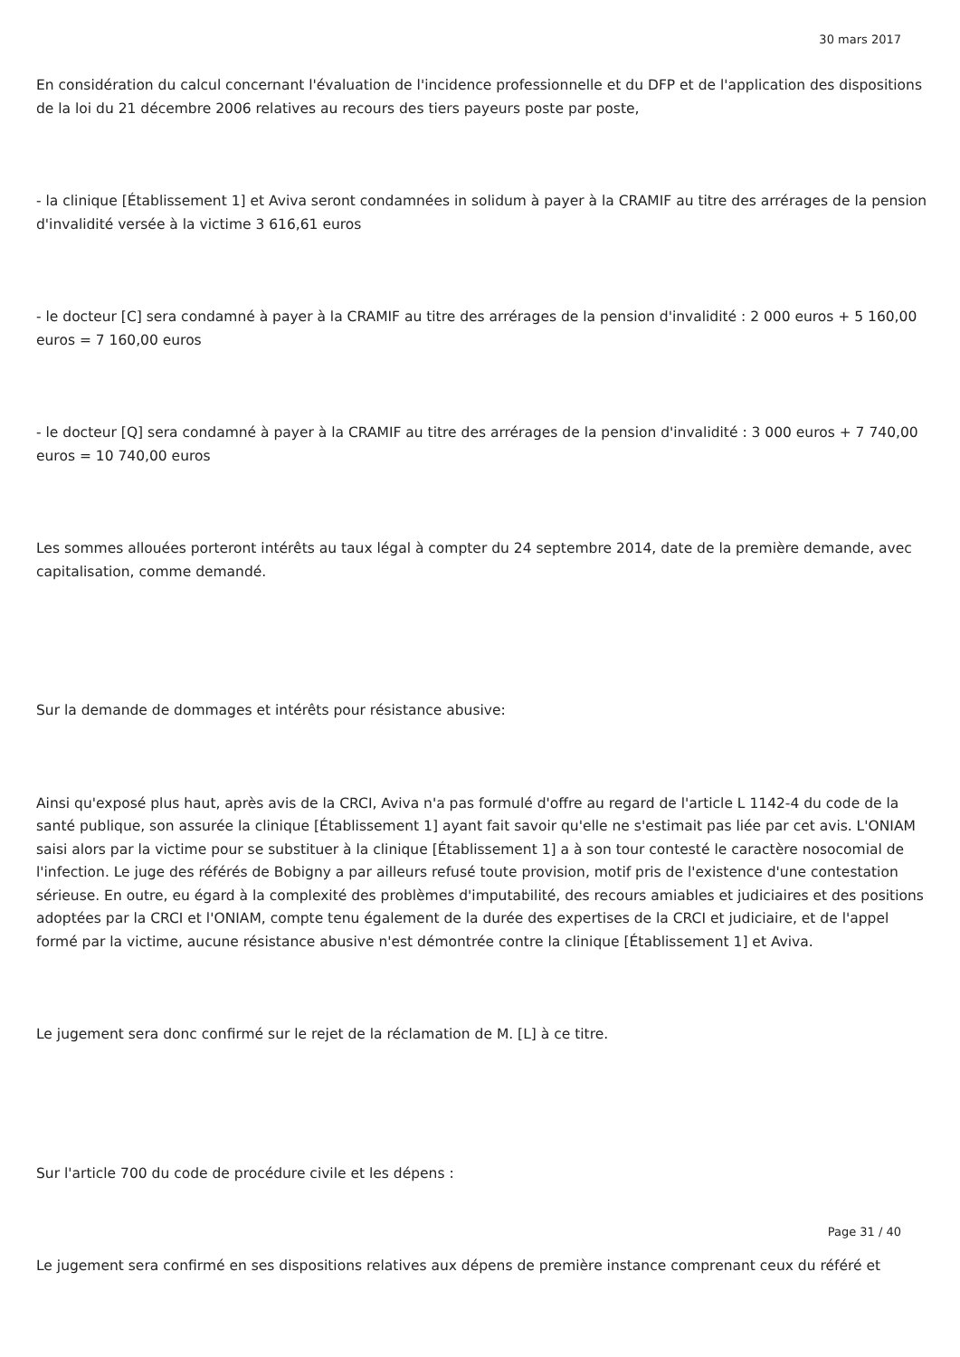30 mars 2017
En considération du calcul concernant l'évaluation de l'incidence professionnelle et du DFP et de l'application des dispositions de la loi du 21 décembre 2006 relatives au recours des tiers payeurs poste par poste,
- la clinique [Établissement 1] et Aviva seront condamnées in solidum à payer à la CRAMIF au titre des arrérages de la pension d'invalidité versée à la victime 3 616,61 euros
- le docteur [C] sera condamné à payer à la CRAMIF au titre des arrérages de la pension d'invalidité : 2 000 euros + 5 160,00 euros = 7 160,00 euros
- le docteur [Q] sera condamné à payer à la CRAMIF au titre des arrérages de la pension d'invalidité : 3 000 euros + 7 740,00 euros = 10 740,00 euros
Les sommes allouées porteront intérêts au taux légal à compter du 24 septembre 2014, date de la première demande, avec capitalisation, comme demandé.
Sur la demande de dommages et intérêts pour résistance abusive:
Ainsi qu'exposé plus haut, après avis de la CRCI, Aviva n'a pas formulé d'offre au regard de l'article L 1142-4 du code de la santé publique, son assurée la clinique [Établissement 1] ayant fait savoir qu'elle ne s'estimait pas liée par cet avis. L'ONIAM saisi alors par la victime pour se substituer à la clinique [Établissement 1] a à son tour contesté le caractère nosocomial de l'infection. Le juge des référés de Bobigny a par ailleurs refusé toute provision, motif pris de l'existence d'une contestation sérieuse. En outre, eu égard à la complexité des problèmes d'imputabilité, des recours amiables et judiciaires et des positions adoptées par la CRCI et l'ONIAM, compte tenu également de la durée des expertises de la CRCI et judiciaire, et de l'appel formé par la victime, aucune résistance abusive n'est démontrée contre la clinique [Établissement 1] et Aviva.
Le jugement sera donc confirmé sur le rejet de la réclamation de M. [L] à ce titre.
Sur l'article 700 du code de procédure civile et les dépens :
Le jugement sera confirmé en ses dispositions relatives aux dépens de première instance comprenant ceux du référé et
Page 31 / 40